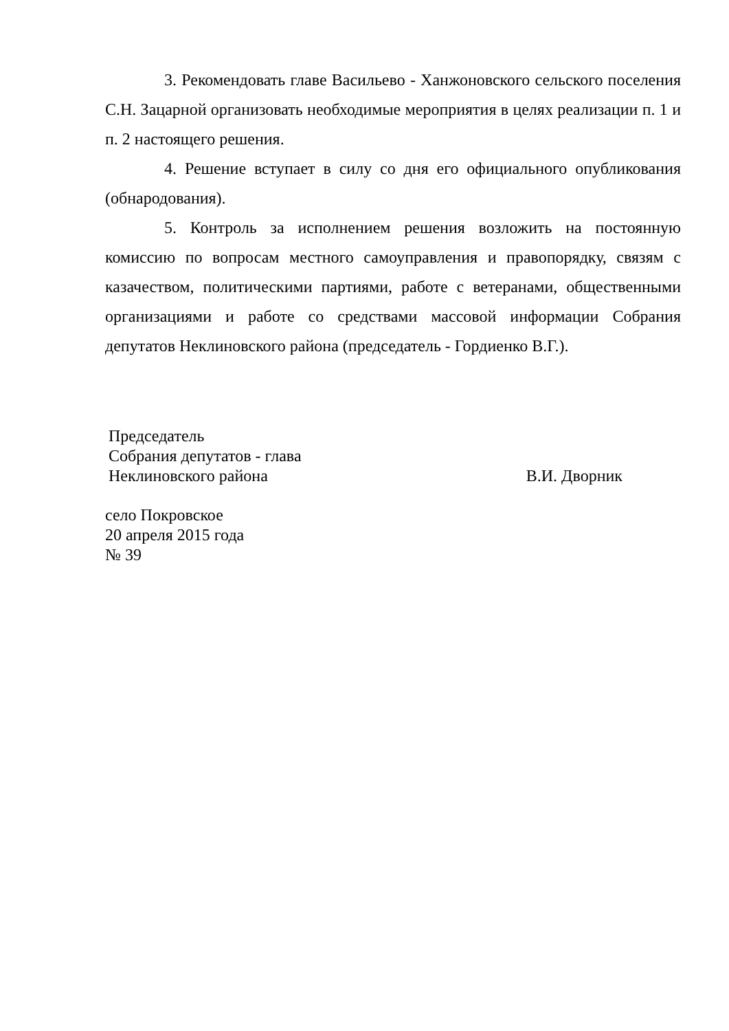3. Рекомендовать главе Васильево - Ханжоновского сельского поселения С.Н. Зацарной организовать необходимые мероприятия в целях реализации п. 1 и п. 2 настоящего решения.
4. Решение вступает в силу со дня его официального опубликования (обнародования).
5. Контроль за исполнением решения возложить на постоянную комиссию по вопросам местного самоуправления и правопорядку, связям с казачеством, политическими партиями, работе с ветеранами, общественными организациями и работе со средствами массовой информации Собрания депутатов Неклиновского района (председатель - Гордиенко В.Г.).
Председатель
Собрания депутатов - глава
Неклиновского района В.И. Дворник
село Покровское
20 апреля 2015 года
№ 39